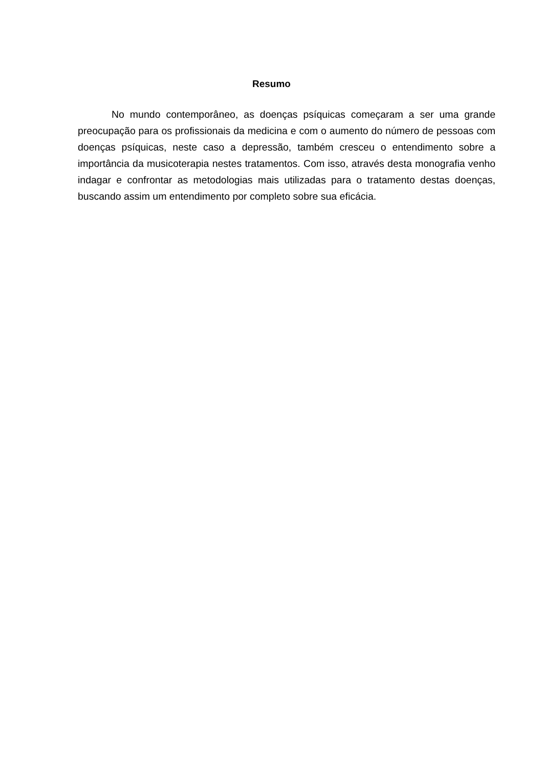Resumo
No mundo contemporâneo, as doenças psíquicas começaram a ser uma grande preocupação para os profissionais da medicina e com o aumento do número de pessoas com doenças psíquicas, neste caso a depressão, também cresceu o entendimento sobre a importância da musicoterapia nestes tratamentos. Com isso, através desta monografia venho indagar e confrontar as metodologias mais utilizadas para o tratamento destas doenças, buscando assim um entendimento por completo sobre sua eficácia.